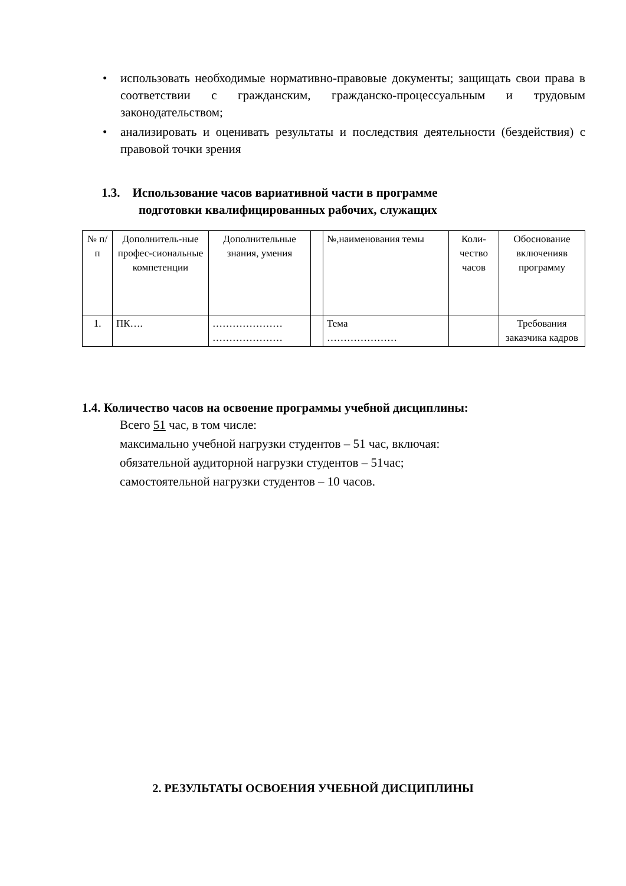• использовать необходимые нормативно-правовые документы; защищать свои права в соответствии с гражданским, гражданско-процессуальным и трудовым законодательством;
• анализировать и оценивать результаты и последствия деятельности (бездействия) с правовой точки зрения
1.3. Использование часов вариативной части в программе
подготовки квалифицированных рабочих, служащих
| № п/п | Дополнитель-ные профес-сиональные компетенции | Дополнительные знания, умения | | №,наименования темы | Коли-чество часов | Обоснование включенияв программу |
| 1. | ПК…. | ………………… ………………… | | Тема ………………… | | Требования заказчика кадров |
1.4. Количество часов на освоение программы учебной дисциплины:
Всего 51 час, в том числе:
максимально учебной нагрузки студентов – 51 час, включая:
обязательной аудиторной нагрузки студентов – 51час;
самостоятельной нагрузки студентов – 10 часов.
2. РЕЗУЛЬТАТЫ ОСВОЕНИЯ УЧЕБНОЙ ДИСЦИПЛИНЫ